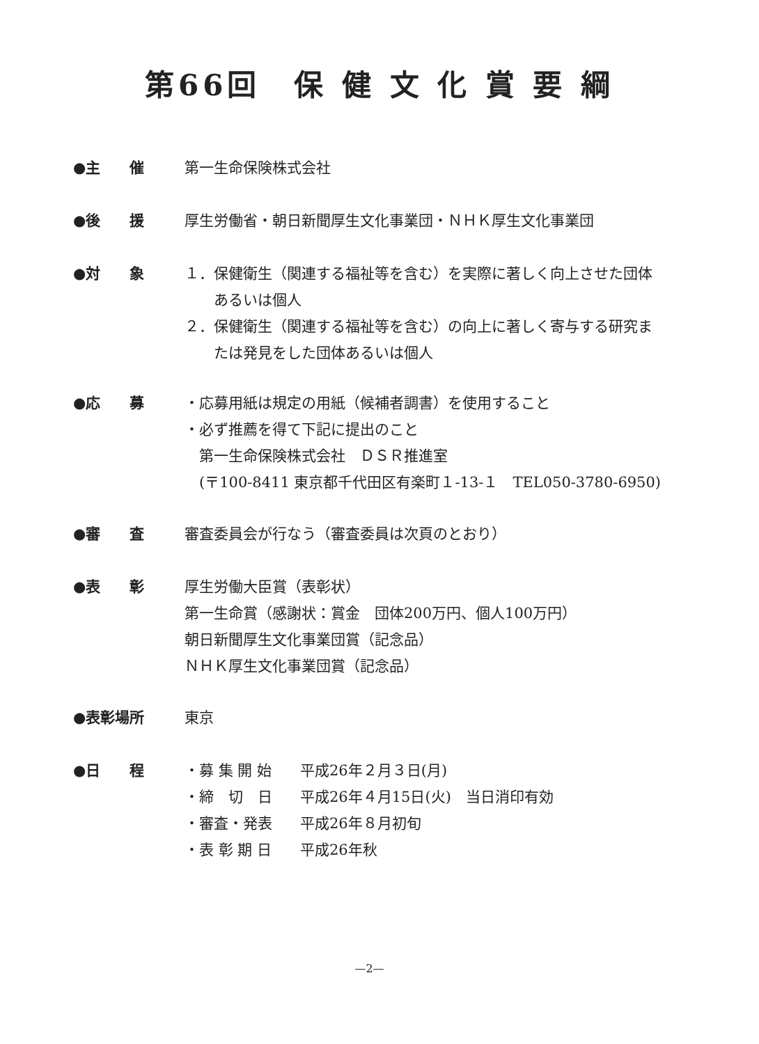第66回　保 健 文 化 賞 要 綱
●主　　催 第一生命保険株式会社
●後　　援 厚生労働省・朝日新聞厚生文化事業団・ＮＨＫ厚生文化事業団
●対　　象 １．保健衛生（関連する福祉等を含む）を実際に著しく向上させた団体
あるいは個人
２．保健衛生（関連する福祉等を含む）の向上に著しく寄与する研究ま
たは発見をした団体あるいは個人
●応　　募 ・応募用紙は規定の用紙（候補者調書）を使用すること
・必ず推薦を得て下記に提出のこと
　第一生命保険株式会社　ＤＳＲ推進室
　(〒100-8411 東京都千代田区有楽町１-13-１　TEL050-3780-6950)
●審　　査 審査委員会が行なう（審査委員は次頁のとおり）
●表　　彰 厚生労働大臣賞（表彰状）
第一生命賞（感謝状：賞金　団体200万円、個人100万円）
朝日新聞厚生文化事業団賞（記念品）
ＮＨＫ厚生文化事業団賞（記念品）
●表彰場所 東京
●日　　程
| ・募 集 開 始 | 平成26年２月３日(月) |
| ・締 切 日 | 平成26年４月15日(火) 当日消印有効 |
| ・審査・発表 | 平成26年８月初旬 |
| ・表 彰 期 日 | 平成26年秋 |
—2—